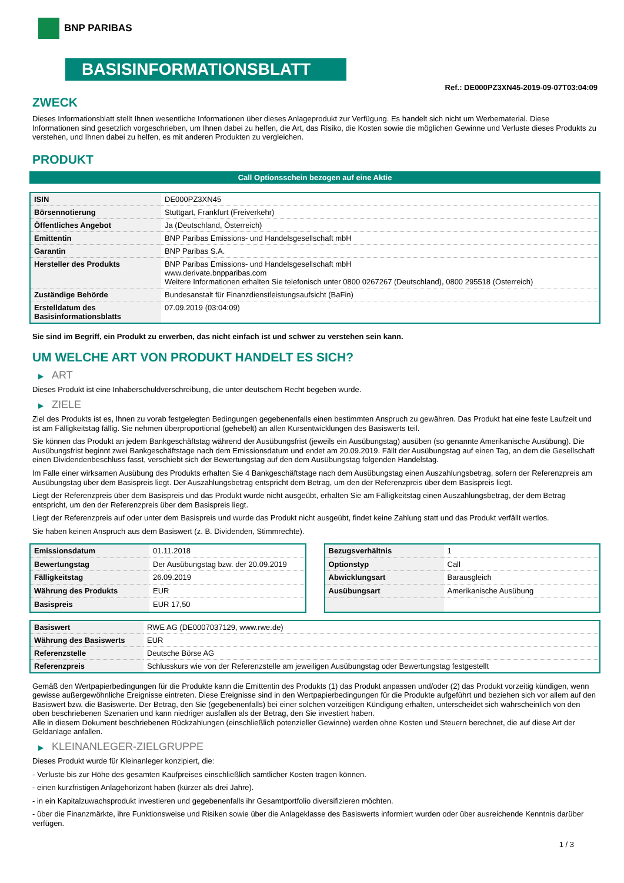BNP PARIBAS
BASISINFORMATIONSBLATT
Ref.: DE000PZ3XN45-2019-09-07T03:04:09
ZWECK
Dieses Informationsblatt stellt Ihnen wesentliche Informationen über dieses Anlageprodukt zur Verfügung. Es handelt sich nicht um Werbematerial. Diese Informationen sind gesetzlich vorgeschrieben, um Ihnen dabei zu helfen, die Art, das Risiko, die Kosten sowie die möglichen Gewinne und Verluste dieses Produkts zu verstehen, und Ihnen dabei zu helfen, es mit anderen Produkten zu vergleichen.
PRODUKT
Call Optionsschein bezogen auf eine Aktie
| ISIN | DE000PZ3XN45 |
| Börsennotierung | Stuttgart, Frankfurt (Freiverkehr) |
| Öffentliches Angebot | Ja (Deutschland, Österreich) |
| Emittentin | BNP Paribas Emissions- und Handelsgesellschaft mbH |
| Garantin | BNP Paribas S.A. |
| Hersteller des Produkts | BNP Paribas Emissions- und Handelsgesellschaft mbH www.derivate.bnpparibas.com Weitere Informationen erhalten Sie telefonisch unter 0800 0267267 (Deutschland), 0800 295518 (Österreich) |
| Zuständige Behörde | Bundesanstalt für Finanzdienstleistungsaufsicht (BaFin) |
| Erstelldatum des Basisinformationsblatts | 07.09.2019 (03:04:09) |
Sie sind im Begriff, ein Produkt zu erwerben, das nicht einfach ist und schwer zu verstehen sein kann.
UM WELCHE ART VON PRODUKT HANDELT ES SICH?
▶ ART
Dieses Produkt ist eine Inhaberschuldverschreibung, die unter deutschem Recht begeben wurde.
▶ ZIELE
Ziel des Produkts ist es, Ihnen zu vorab festgelegten Bedingungen gegebenenfalls einen bestimmten Anspruch zu gewähren. Das Produkt hat eine feste Laufzeit und ist am Fälligkeitstag fällig. Sie nehmen überproportional (gehebelt) an allen Kursentwicklungen des Basiswerts teil.
Sie können das Produkt an jedem Bankgeschäftstag während der Ausübungsfrist (jeweils ein Ausübungstag) ausüben (so genannte Amerikanische Ausübung). Die Ausübungsfrist beginnt zwei Bankgeschäftstage nach dem Emissionsdatum und endet am 20.09.2019. Fällt der Ausübungstag auf einen Tag, an dem die Gesellschaft einen Dividendenbeschluss fasst, verschiebt sich der Bewertungstag auf den dem Ausübungstag folgenden Handelstag.
Im Falle einer wirksamen Ausübung des Produkts erhalten Sie 4 Bankgeschäftstage nach dem Ausübungstag einen Auszahlungsbetrag, sofern der Referenzpreis am Ausübungstag über dem Basispreis liegt. Der Auszahlungsbetrag entspricht dem Betrag, um den der Referenzpreis über dem Basispreis liegt.
Liegt der Referenzpreis über dem Basispreis und das Produkt wurde nicht ausgeübt, erhalten Sie am Fälligkeitstag einen Auszahlungsbetrag, der dem Betrag entspricht, um den der Referenzpreis über dem Basispreis liegt.
Liegt der Referenzpreis auf oder unter dem Basispreis und wurde das Produkt nicht ausgeübt, findet keine Zahlung statt und das Produkt verfällt wertlos.
Sie haben keinen Anspruch aus dem Basiswert (z. B. Dividenden, Stimmrechte).
| Emissionsdatum | 01.11.2018 |
| Bewertungstag | Der Ausübungstag bzw. der 20.09.2019 |
| Fälligkeitstag | 26.09.2019 |
| Währung des Produkts | EUR |
| Basispreis | EUR 17,50 |
| Bezugsverhältnis | 1 |
| Optionstyp | Call |
| Abwicklungsart | Barausgleich |
| Ausübungsart | Amerikanische Ausübung |
| Basiswert | RWE AG (DE0007037129, www.rwe.de) |
| Währung des Basiswerts | EUR |
| Referenzstelle | Deutsche Börse AG |
| Referenzpreis | Schlusskurs wie von der Referenzstelle am jeweiligen Ausübungstag oder Bewertungstag festgestellt |
Gemäß den Wertpapierbedingungen für die Produkte kann die Emittentin des Produkts (1) das Produkt anpassen und/oder (2) das Produkt vorzeitig kündigen, wenn gewisse außergewöhnliche Ereignisse eintreten. Diese Ereignisse sind in den Wertpapierbedingungen für die Produkte aufgeführt und beziehen sich vor allem auf den Basiswert bzw. die Basiswerte. Der Betrag, den Sie (gegebenenfalls) bei einer solchen vorzeitigen Kündigung erhalten, unterscheidet sich wahrscheinlich von den oben beschriebenen Szenarien und kann niedriger ausfallen als der Betrag, den Sie investiert haben.
Alle in diesem Dokument beschriebenen Rückzahlungen (einschließlich potenzieller Gewinne) werden ohne Kosten und Steuern berechnet, die auf diese Art der Geldanlage anfallen.
▶ KLEINANLEGER-ZIELGRUPPE
Dieses Produkt wurde für Kleinanleger konzipiert, die:
- Verluste bis zur Höhe des gesamten Kaufpreises einschließlich sämtlicher Kosten tragen können.
- einen kurzfristigen Anlagehorizont haben (kürzer als drei Jahre).
- in ein Kapitalzuwachsprodukt investieren und gegebenenfalls ihr Gesamtportfolio diversifizieren möchten.
- über die Finanzmärkte, ihre Funktionsweise und Risiken sowie über die Anlageklasse des Basiswerts informiert wurden oder über ausreichende Kenntnis darüber verfügen.
1 / 3